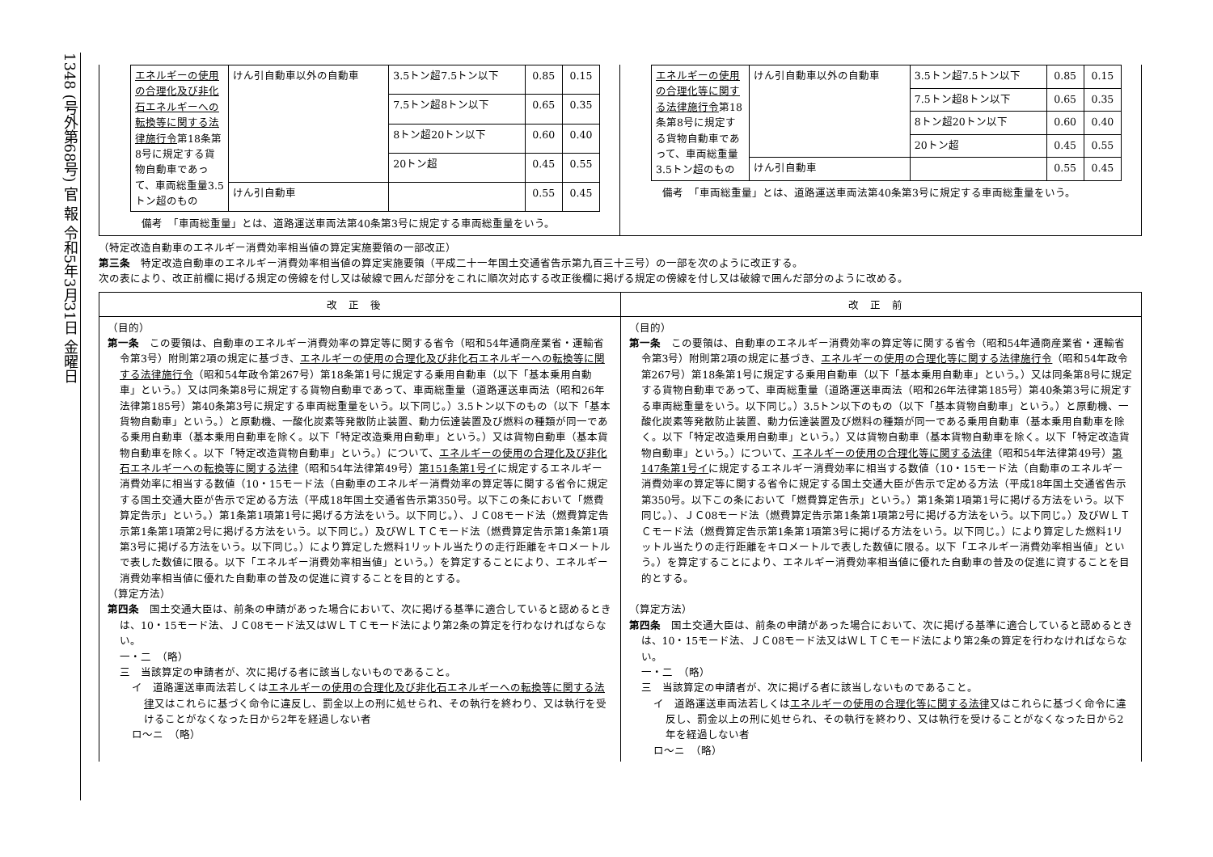1348 (号外第68号) 官 報 令和5年3月31日 金曜日
| エネルギーの使用の合理化及び非化石エネルギーへの転換等に関する法律施行令 第18条第8号に規定する貨物自動車であって、車両総重量3.5トン超のもの | けん引自動車以外の自動車 | 3.5トン超7.5トン以下 | 0.85 | 0.15 |
| | | 7.5トン超8トン以下 | 0.65 | 0.35 |
| | | 8トン超20トン以下 | 0.60 | 0.40 |
| | | 20トン超 | 0.45 | 0.55 |
| | けん引自動車 | | 0.55 | 0.45 |
備考　「車両総重量」とは、道路運送車両法第40条第3号に規定する車両総重量をいう。
| エネルギーの使用の合理化等に関する法律施行令 第18条第8号に規定する貨物自動車であって、車両総重量3.5トン超のもの | けん引自動車以外の自動車 | 3.5トン超7.5トン以下 | 0.85 | 0.15 |
| | | 7.5トン超8トン以下 | 0.65 | 0.35 |
| | | 8トン超20トン以下 | 0.60 | 0.40 |
| | | 20トン超 | 0.45 | 0.55 |
| | けん引自動車 | | 0.55 | 0.45 |
備考　「車両総重量」とは、道路運送車両法第40条第3号に規定する車両総重量をいう。
（特定改造自動車のエネルギー消費効率相当値の算定実施要領の一部改正）
第三条　特定改造自動車のエネルギー消費効率相当値の算定実施要領（平成二十一年国土交通省告示第九百三十三号）の一部を次のように改正する。
次の表により、改正前欄に掲げる規定の傍線を付し又は破線で囲んだ部分をこれに順次対応する改正後欄に掲げる規定の傍線を付し又は破線で囲んだ部分のように改める。
| 改正後 | 改正前 |
| --- | --- |
| （目的） 第一条 この要領は、自動車のエネルギー消費効率の算定等に関する省令（昭和54年通商産業省・運輸省令第3号）附則第2項の規定に基づき、 エネルギーの使用の合理化及び非化石エネルギーへの転換等に関する法律施行令 （昭和54年政令第267号）第18条第1号に規定する乗用自動車（以下「基本乗用自動車」という。）又は同条第8号に規定する貨物自動車であって、車両総重量（道路運送車両法（昭和26年法律第185号）第40条第3号に規定する車両総重量をいう。以下同じ。）3.5トン以下のもの（以下「基本貨物自動車」という。）と原動機、一酸化炭素等発散防止装置、動力伝達装置及び燃料の種類が同一である乗用自動車（基本乗用自動車を除く。以下「特定改造乗用自動車」という。）又は貨物自動車（基本貨物自動車を除く。以下「特定改造貨物自動車」という。）について、 エネルギーの使用の合理化及び非化石エネルギーへの転換等に関する法律 （昭和54年法律第49号） 第151条第1号イ に規定するエネルギー消費効率に相当する数値（10・15モード法（自動車のエネルギー消費効率の算定等に関する省令に規定する国土交通大臣が告示で定める方法（平成18年国土交通省告示第350号。以下この条において「燃費算定告示」という。）第1条第1項第1号に掲げる方法をいう。以下同じ。）、ＪＣ08モード法（燃費算定告示第1条第1項第2号に掲げる方法をいう。以下同じ。）及びＷＬＴＣモード法（燃費算定告示第1条第1項第3号に掲げる方法をいう。以下同じ。）により算定した燃料1リットル当たりの走行距離をキロメートルで表した数値に限る。以下「エネルギー消費効率相当値」という。）を算定することにより、エネルギー消費効率相当値に優れた自動車の普及の促進に資することを目的とする。 （算定方法） 第四条 国土交通大臣は、前条の申請があった場合において、次に掲げる基準に適合していると認めるときは、10・15モード法、ＪＣ08モード法又はＷＬＴＣモード法により第2条の算定を行わなければならない。 一・二 （略） 三 当該算定の申請者が、次に掲げる者に該当しないものであること。 イ 道路運送車両法若しくは エネルギーの使用の合理化及び非化石エネルギーへの転換等に関する法律 又はこれらに基づく命令に違反し、罰金以上の刑に処せられ、その執行を終わり、又は執行を受けることがなくなった日から2年を経過しない者 ロ～ニ （略） | （目的） 第一条 この要領は、自動車のエネルギー消費効率の算定等に関する省令（昭和54年通商産業省・運輸省令第3号）附則第2項の規定に基づき、 エネルギーの使用の合理化等に関する法律施行令 （昭和54年政令第267号）第18条第1号に規定する乗用自動車（以下「基本乗用自動車」という。）又は同条第8号に規定する貨物自動車であって、車両総重量（道路運送車両法（昭和26年法律第185号）第40条第3号に規定する車両総重量をいう。以下同じ。）3.5トン以下のもの（以下「基本貨物自動車」という。）と原動機、一酸化炭素等発散防止装置、動力伝達装置及び燃料の種類が同一である乗用自動車（基本乗用自動車を除く。以下「特定改造乗用自動車」という。）又は貨物自動車（基本貨物自動車を除く。以下「特定改造貨物自動車」という。）について、 エネルギーの使用の合理化等に関する法律 （昭和54年法律第49号） 第147条第1号イ に規定するエネルギー消費効率に相当する数値（10・15モード法（自動車のエネルギー消費効率の算定等に関する省令に規定する国土交通大臣が告示で定める方法（平成18年国土交通省告示第350号。以下この条において「燃費算定告示」という。）第1条第1項第1号に掲げる方法をいう。以下同じ。）、ＪＣ08モード法（燃費算定告示第1条第1項第2号に掲げる方法をいう。以下同じ。）及びＷＬＴＣモード法（燃費算定告示第1条第1項第3号に掲げる方法をいう。以下同じ。）により算定した燃料1リットル当たりの走行距離をキロメートルで表した数値に限る。以下「エネルギー消費効率相当値」という。）を算定することにより、エネルギー消費効率相当値に優れた自動車の普及の促進に資することを目的とする。 （算定方法） 第四条 国土交通大臣は、前条の申請があった場合において、次に掲げる基準に適合していると認めるときは、10・15モード法、ＪＣ08モード法又はＷＬＴＣモード法により第2条の算定を行わなければならない。 一・二 （略） 三 当該算定の申請者が、次に掲げる者に該当しないものであること。 イ 道路運送車両法若しくは エネルギーの使用の合理化等に関する法律 又はこれらに基づく命令に違反し、罰金以上の刑に処せられ、その執行を終わり、又は執行を受けることがなくなった日から2年を経過しない者 ロ～ニ （略） |